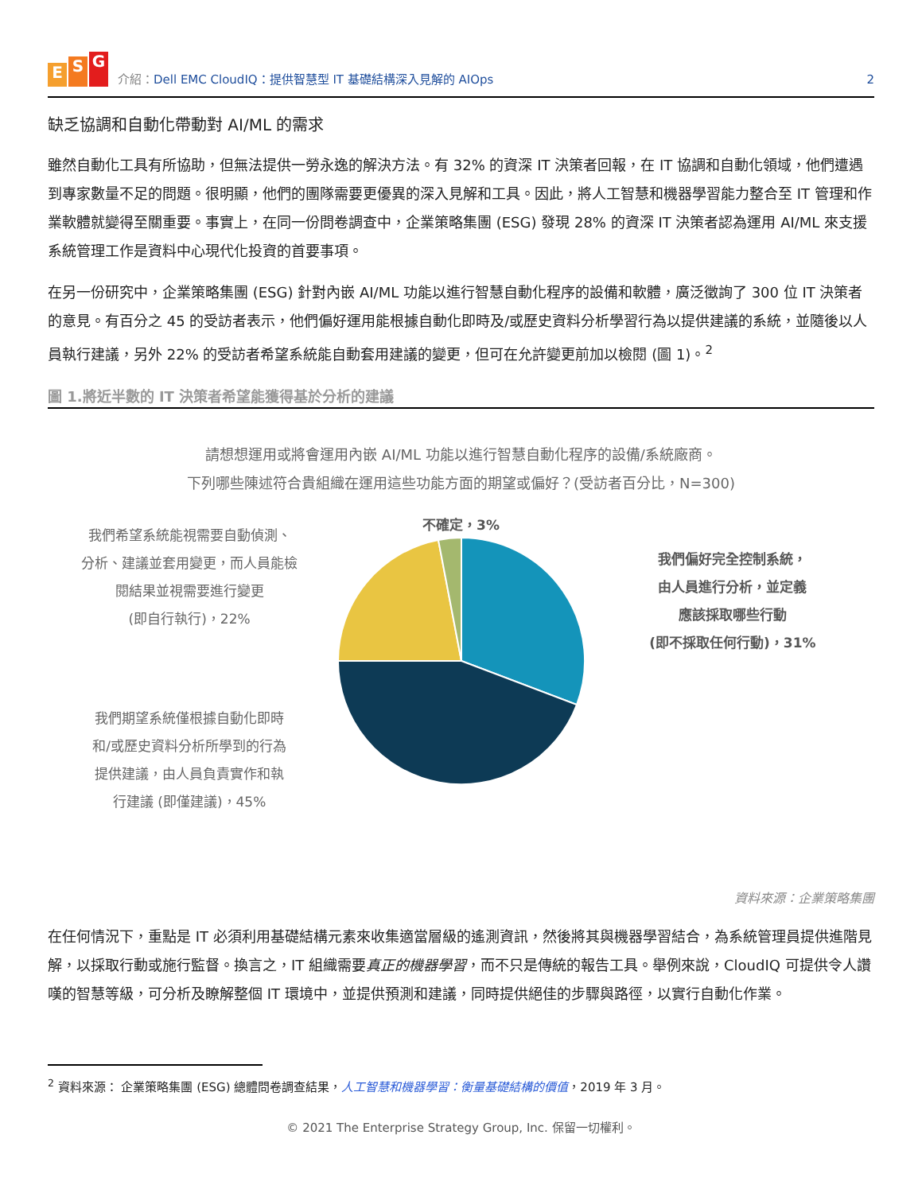E S G
介紹：Dell EMC CloudIQ：提供智慧型 IT 基礎結構深入見解的 AIOps
2
缺乏協調和自動化帶動對 AI/ML 的需求
雖然自動化工具有所協助，但無法提供一勞永逸的解決方法。有 32% 的資深 IT 決策者回報，在 IT 協調和自動化領域，他們遭遇到專家數量不足的問題。很明顯，他們的團隊需要更優異的深入見解和工具。因此，將人工智慧和機器學習能力整合至 IT 管理和作業軟體就變得至關重要。事實上，在同一份問卷調查中，企業策略集團 (ESG) 發現 28% 的資深 IT 決策者認為運用 AI/ML 來支援系統管理工作是資料中心現代化投資的首要事項。
在另一份研究中，企業策略集團 (ESG) 針對內嵌 AI/ML 功能以進行智慧自動化程序的設備和軟體，廣泛徵詢了 300 位 IT 決策者的意見。有百分之 45 的受訪者表示，他們偏好運用能根據自動化即時及/或歷史資料分析學習行為以提供建議的系統，並隨後以人員執行建議，另外 22% 的受訪者希望系統能自動套用建議的變更，但可在允許變更前加以檢閱 (圖 1)。<sup>2</sup>
圖 1.將近半數的 IT 決策者希望能獲得基於分析的建議
請想想運用或將會運用內嵌 AI/ML 功能以進行智慧自動化程序的設備/系統廠商。
下列哪些陳述符合貴組織在運用這些功能方面的期望或偏好？(受訪者百分比，N=300)
我們希望系統能視需要自動偵測、
分析、建議並套用變更，而人員能檢
閱結果並視需要進行變更
(即自行執行)，22%
我們期望系統僅根據自動化即時
和/或歷史資料分析所學到的行為
提供建議，由人員負責實作和執
行建議 (即僅建議)，45%
不確定，3%
我們偏好完全控制系統，
由人員進行分析，並定義
應該採取哪些行動
(即不採取任何行動)，31%
資料來源：企業策略集團
在任何情況下，重點是 IT 必須利用基礎結構元素來收集適當層級的遙測資訊，然後將其與機器學習結合，為系統管理員提供進階見解，以採取行動或施行監督。換言之，IT 組織需要真正的機器學習，而不只是傳統的報告工具。舉例來說，CloudIQ 可提供令人讚嘆的智慧等級，可分析及瞭解整個 IT 環境中，並提供預測和建議，同時提供絕佳的步驟與路徑，以實行自動化作業。
<sup>2</sup> 資料來源： 企業策略集團 (ESG) 總體問卷調查結果，人工智慧和機器學習：衡量基礎結構的價值，2019 年 3 月。
© 2021 The Enterprise Strategy Group, Inc. 保留一切權利。